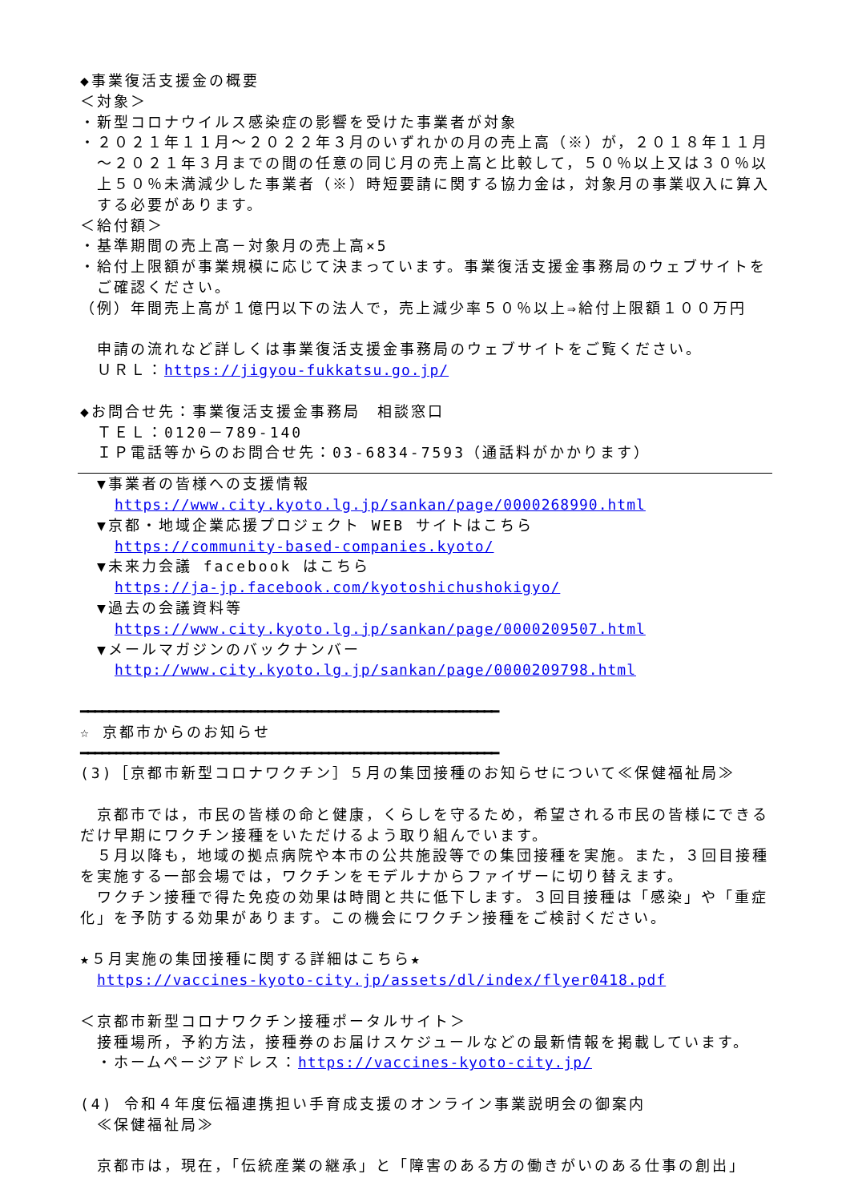◆事業復活支援金の概要
＜対象＞
・新型コロナウイルス感染症の影響を受けた事業者が対象
・２０２１年１１月～２０２２年３月のいずれかの月の売上高（※）が，２０１８年１１月～２０２１年３月までの間の任意の同じ月の売上高と比較して，５０％以上又は３０％以上５０％未満減少した事業者（※）時短要請に関する協力金は，対象月の事業収入に算入する必要があります。
＜給付額＞
・基準期間の売上高－対象月の売上高×5
・給付上限額が事業規模に応じて決まっています。事業復活支援金事務局のウェブサイトをご確認ください。
（例）年間売上高が１億円以下の法人で，売上減少率５０％以上⇒給付上限額１００万円
申請の流れなど詳しくは事業復活支援金事務局のウェブサイトをご覧ください。
ＵＲＬ：https://jigyou-fukkatsu.go.jp/
◆お問合せ先：事業復活支援金事務局　相談窓口
ＴＥＬ：0120－789-140
ＩＰ電話等からのお問合せ先：03-6834-7593（通話料がかかります）
▼事業者の皆様への支援情報
https://www.city.kyoto.lg.jp/sankan/page/0000268990.html
▼京都・地域企業応援プロジェクト WEB サイトはこちら
https://community-based-companies.kyoto/
▼未来力会議 facebook はこちら
https://ja-jp.facebook.com/kyotoshichushokigyo/
▼過去の会議資料等
https://www.city.kyoto.lg.jp/sankan/page/0000209507.html
▼メールマガジンのバックナンバー
http://www.city.kyoto.lg.jp/sankan/page/0000209798.html
━━━━━━━━━━━━━━━━━━━━━━━━━━━━━━━━━━━━━━━━━━━━━━━━━━━━━━━━━━━
☆ 京都市からのお知らせ
━━━━━━━━━━━━━━━━━━━━━━━━━━━━━━━━━━━━━━━━━━━━━━━━━━━━━━━━━━━
(3)［京都市新型コロナワクチン］５月の集団接種のお知らせについて≪保健福祉局≫
　京都市では，市民の皆様の命と健康，くらしを守るため，希望される市民の皆様にできるだけ早期にワクチン接種をいただけるよう取り組んでいます。
　５月以降も，地域の拠点病院や本市の公共施設等での集団接種を実施。また，３回目接種を実施する一部会場では，ワクチンをモデルナからファイザーに切り替えます。
　ワクチン接種で得た免疫の効果は時間と共に低下します。３回目接種は「感染」や「重症化」を予防する効果があります。この機会にワクチン接種をご検討ください。
★５月実施の集団接種に関する詳細はこちら★
https://vaccines-kyoto-city.jp/assets/dl/index/flyer0418.pdf
＜京都市新型コロナワクチン接種ポータルサイト＞
接種場所，予約方法，接種券のお届けスケジュールなどの最新情報を掲載しています。
・ホームページアドレス：https://vaccines-kyoto-city.jp/
(4) 令和４年度伝福連携担い手育成支援のオンライン事業説明会の御案内
≪保健福祉局≫
京都市は，現在，「伝統産業の継承」と「障害のある方の働きがいのある仕事の創出」